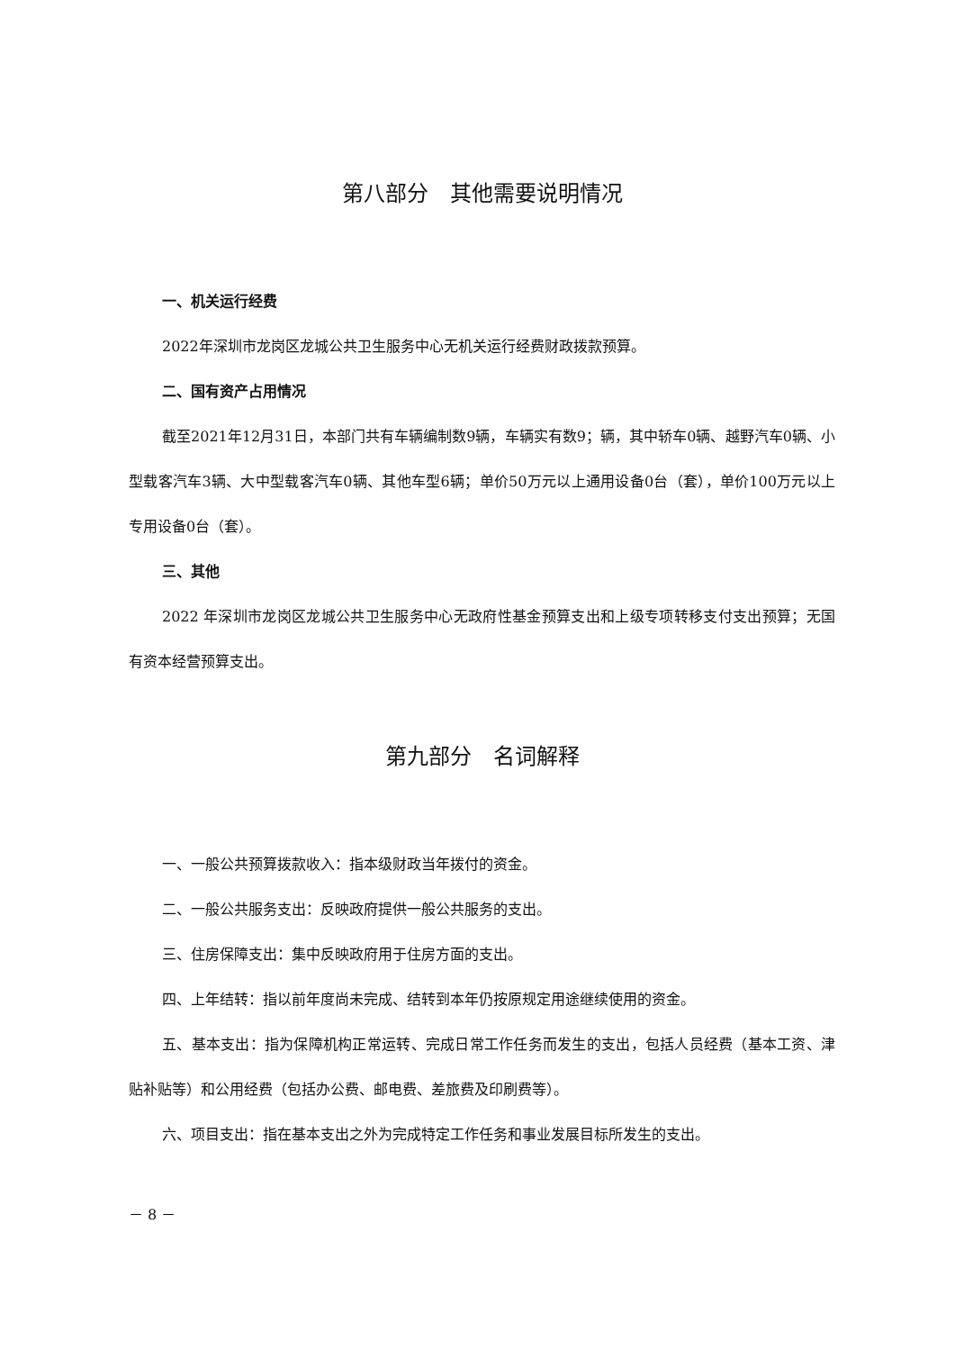第八部分　其他需要说明情况
一、机关运行经费
2022年深圳市龙岗区龙城公共卫生服务中心无机关运行经费财政拨款预算。
二、国有资产占用情况
截至2021年12月31日，本部门共有车辆编制数9辆，车辆实有数9；辆，其中轿车0辆、越野汽车0辆、小型载客汽车3辆、大中型载客汽车0辆、其他车型6辆；单价50万元以上通用设备0台（套），单价100万元以上专用设备0台（套）。
三、其他
2022 年深圳市龙岗区龙城公共卫生服务中心无政府性基金预算支出和上级专项转移支付支出预算；无国有资本经营预算支出。
第九部分　名词解释
一、一般公共预算拨款收入：指本级财政当年拨付的资金。
二、一般公共服务支出：反映政府提供一般公共服务的支出。
三、住房保障支出：集中反映政府用于住房方面的支出。
四、上年结转：指以前年度尚未完成、结转到本年仍按原规定用途继续使用的资金。
五、基本支出：指为保障机构正常运转、完成日常工作任务而发生的支出，包括人员经费（基本工资、津贴补贴等）和公用经费（包括办公费、邮电费、差旅费及印刷费等）。
六、项目支出：指在基本支出之外为完成特定工作任务和事业发展目标所发生的支出。
－ 8 －